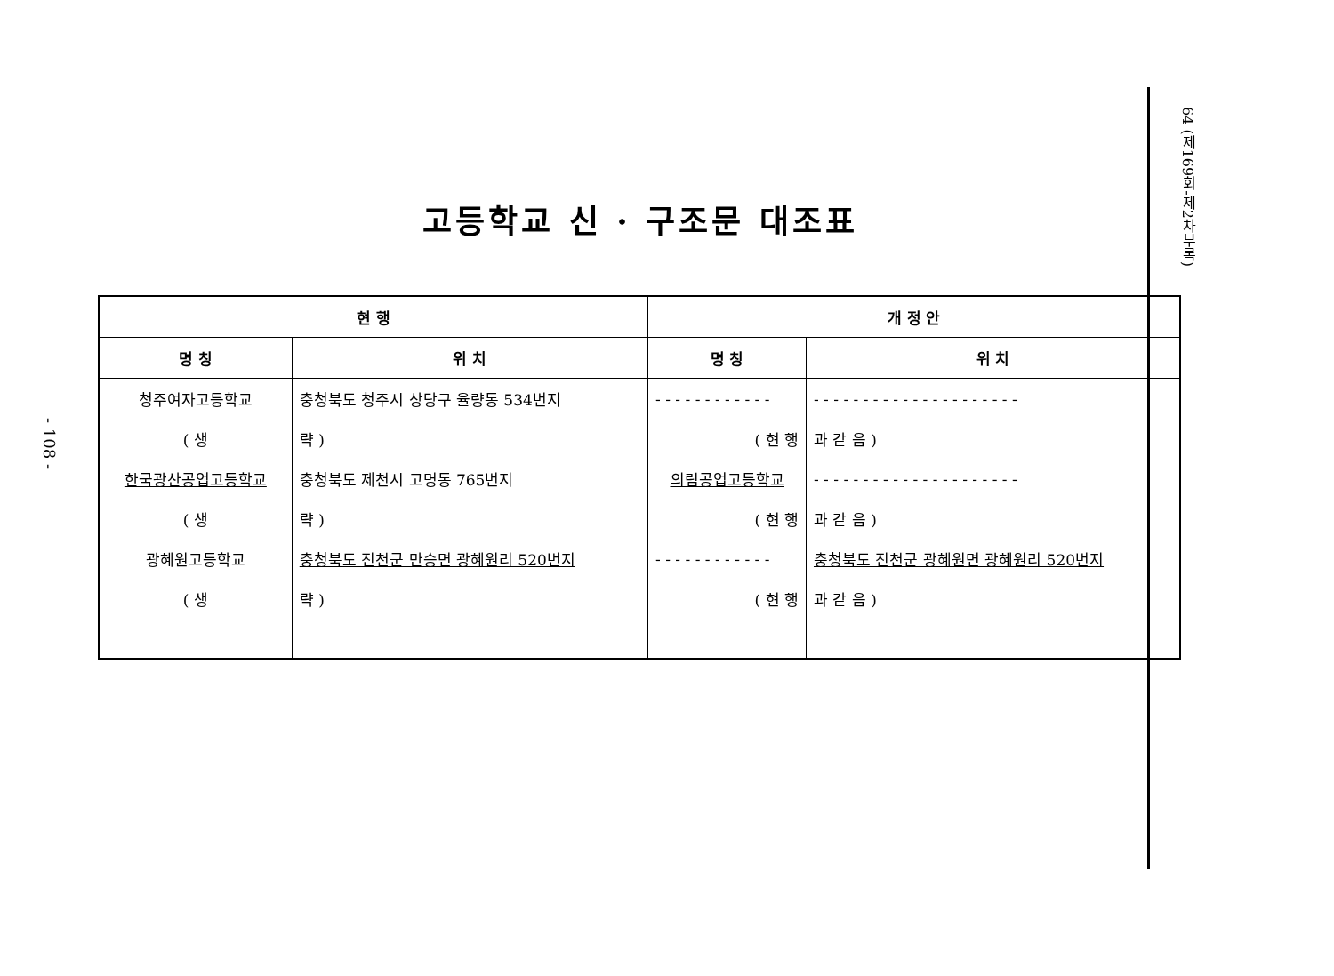- 108 -
고등학교 신 · 구조문 대조표
| 현 행 | | 개 정 안 | |
| --- | --- | --- | --- |
| 명 칭 | 위 치 | 명 칭 | 위 치 |
| 청주여자고등학교 | 충청북도 청주시 상당구 율량동 534번지 | - - - - - - - - - - - - | - - - - - - - - - - - - - - - - - - - - - |
| ( 생 | 략 ) | ( 현 행 | 과 같 음 ) |
| 한국광산공업고등학교 | 충청북도 제천시 고명동 765번지 | 의림공업고등학교 | - - - - - - - - - - - - - - - - - - - - - |
| ( 생 | 략 ) | ( 현 행 | 과 같 음 ) |
| 광혜원고등학교 | 충청북도 진천군 만승면 광혜원리 520번지 | - - - - - - - - - - - - | 충청북도 진천군 광혜원면 광혜원리 520번지 |
| ( 생 | 략 ) | ( 현 행 | 과 같 음 ) |
64 (제169회-제2차부록)